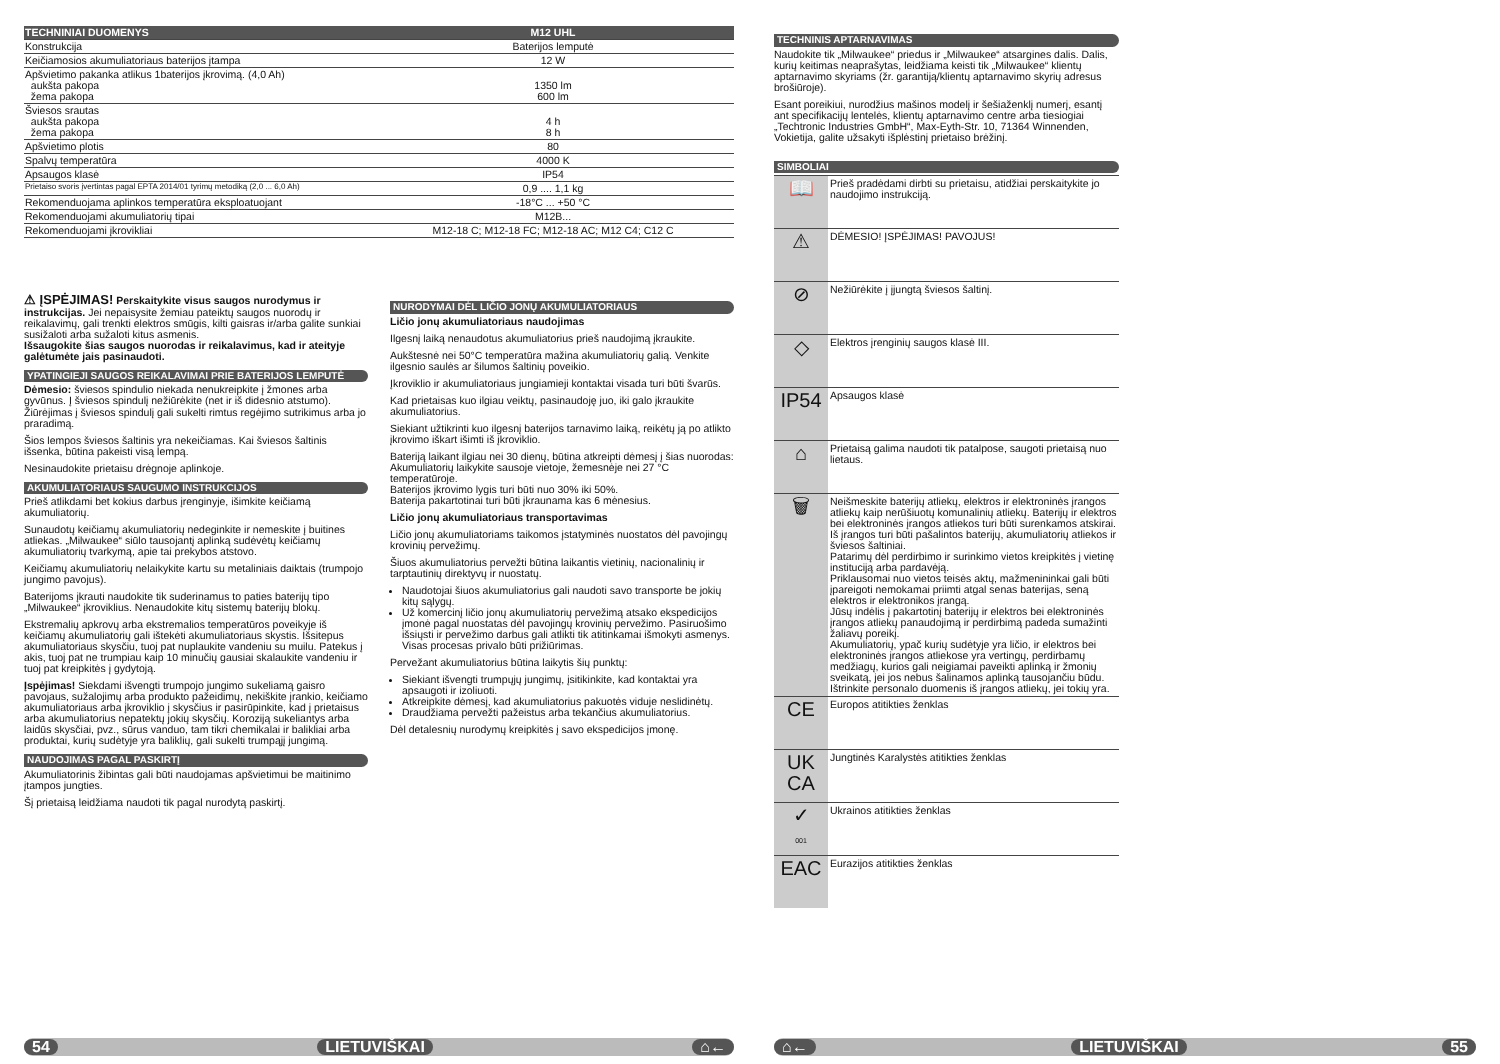| TECHNINIAI DUOMENYS | M12 UHL |
| Konstrukcija | Baterijos lemputė |
| Keičiamosios akumuliatoriaus baterijos įtampa | 12 W |
| Apšvietimo pakanka atlikus 1baterijos įkrovimą. (4,0 Ah) aukšta pakopa žema pakopa | 1350 lm 600 lm |
| Šviesos srautas aukšta pakopa žema pakopa | 4 h 8 h |
| Apšvietimo plotis | 80 |
| Spalvų temperatūra | 4000 K |
| Apsaugos klasė | IP54 |
| Prietaiso svoris įvertintas pagal EPTA 2014/01 tyrimų metodiką (2,0 ... 6,0 Ah) | 0,9 .... 1,1 kg |
| Rekomenduojama aplinkos temperatūra eksploatuojant | -18°C ... +50 °C |
| Rekomenduojami akumuliatorių tipai | M12B... |
| Rekomenduojami įkrovikliai | M12-18 C; M12-18 FC; M12-18 AC; M12 C4; C12 C |
⚠ ĮSPĖJIMAS! Perskaitykite visus saugos nurodymus ir instrukcijas. Jei nepaisysite žemiau pateiktų saugos nuorodų ir reikalavimų, gali trenkti elektros smūgis, kilti gaisras ir/arba galite sunkiai susižaloti arba sužaloti kitus asmenis.
Išsaugokite šias saugos nuorodas ir reikalavimus, kad ir ateityje galėtumėte jais pasinaudoti.
YPATINGIEJI SAUGOS REIKALAVIMAI PRIE BATERIJOS LEMPUTĖ
Dėmesio: šviesos spindulio niekada nenukreipkite į žmones arba gyvūnus. Į šviesos spindulį nežiūrėkite (net ir iš didesnio atstumo). Žiūrėjimas į šviesos spindulį gali sukelti rimtus regėjimo sutrikimus arba jo praradimą.
Šios lempos šviesos šaltinis yra nekeičiamas. Kai šviesos šaltinis išsenka, būtina pakeisti visą lempą.
Nesinaudokite prietaisu drėgnoje aplinkoje.
AKUMULIATORIAUS SAUGUMO INSTRUKCIJOS
Prieš atlikdami bet kokius darbus įrenginyje, išimkite keičiamą akumuliatorių.
Sunaudotų keičiamų akumuliatorių nedeginkite ir nemeskite į buitines atliekas. „Milwaukee“ siūlo tausojantį aplinką sudėvėtų keičiamų akumuliatorių tvarkymą, apie tai prekybos atstovo.
Keičiamų akumuliatorių nelaikykite kartu su metaliniais daiktais (trumpojo jungimo pavojus).
Baterijoms įkrauti naudokite tik suderinamus to paties baterijų tipo „Milwaukee“ įkroviklius. Nenaudokite kitų sistemų baterijų blokų.
Ekstremalių apkrovų arba ekstremalios temperatūros poveikyje iš keičiamų akumuliatorių gali ištekėti akumuliatoriaus skystis. Išsitepus akumuliatoriaus skysčiu, tuoj pat nuplaukite vandeniu su muilu. Patekus į akis, tuoj pat ne trumpiau kaip 10 minučių gausiai skalaukite vandeniu ir tuoj pat kreipkitės į gydytoją.
Įspėjimas! Siekdami išvengti trumpojo jungimo sukeliamą gaisro pavojaus, sužalojimų arba produkto pažeidimų, nekiškite įrankio, keičiamo akumuliatoriaus arba įkroviklio į skysčius ir pasirūpinkite, kad į prietaisus arba akumuliatorius nepatektų jokių skysčių. Koroziją sukeliantys arba laidūs skysčiai, pvz., sūrus vanduo, tam tikri chemikalai ir balikliai arba produktai, kurių sudėtyje yra baliklių, gali sukelti trumpąjį jungimą.
NAUDOJIMAS PAGAL PASKIRTĮ
Akumuliatorinis žibintas gali būti naudojamas apšvietimui be maitinimo įtampos jungties.
Šį prietaisą leidžiama naudoti tik pagal nurodytą paskirtį.
NURODYMAI DĖL LIČIO JONŲ AKUMULIATORIAUS
Ličio jonų akumuliatoriaus naudojimas
Ilgesnį laiką nenaudotus akumuliatorius prieš naudojimą įkraukite.
Aukštesnė nei 50°C temperatūra mažina akumuliatorių galią. Venkite ilgesnio saulės ar šilumos šaltinių poveikio.
Įkroviklio ir akumuliatoriaus jungiamieji kontaktai visada turi būti švarūs.
Kad prietaisas kuo ilgiau veiktų, pasinaudoję juo, iki galo įkraukite akumuliatorius.
Siekiant užtikrinti kuo ilgesnį baterijos tarnavimo laiką, reikėtų ją po atlikto įkrovimo iškart išimti iš įkroviklio.
Bateriją laikant ilgiau nei 30 dienų, būtina atkreipti dėmesį į šias nuorodas:
Akumuliatorių laikykite sausoje vietoje, žemesnėje nei 27 °C temperatūroje.
Baterijos įkrovimo lygis turi būti nuo 30% iki 50%.
Baterija pakartotinai turi būti įkraunama kas 6 mėnesius.
Ličio jonų akumuliatoriaus transportavimas
Ličio jonų akumuliatoriams taikomos įstatyminės nuostatos dėl pavojingų krovinių pervežimų.
Šiuos akumuliatorius pervežti būtina laikantis vietinių, nacionalinių ir tarptautinių direktyvų ir nuostatų.
Naudotojai šiuos akumuliatorius gali naudoti savo transporte be jokių kitų sąlygų.
Už komercinį ličio jonų akumuliatorių pervežimą atsako ekspedicijos įmonė pagal nuostatas dėl pavojingų krovinių pervežimo. Pasiruošimo išsiųsti ir pervežimo darbus gali atlikti tik atitinkamai išmokyti asmenys. Visas procesas privalo būti prižiūrimas.
Pervežant akumuliatorius būtina laikytis šių punktų:
Siekiant išvengti trumpųjų jungimų, įsitikinkite, kad kontaktai yra apsaugoti ir izoliuoti.
Atkreipkite dėmesį, kad akumuliatorius pakuotės viduje neslidinėtų.
Draudžiama pervežti pažeistus arba tekančius akumuliatorius.
Dėl detalesnių nurodymų kreipkitės į savo ekspedicijos įmonę.
54 LIETUVIŠKAI ⌂←
TECHNINIS APTARNAVIMAS
Naudokite tik „Milwaukee“ priedus ir „Milwaukee“ atsargines dalis. Dalis, kurių keitimas neaprašytas, leidžiama keisti tik „Milwaukee“ klientų aptarnavimo skyriams (žr. garantiją/klientų aptarnavimo skyrių adresus brošiūroje).
Esant poreikiui, nurodžius mašinos modelį ir šešiaženklį numerį, esantį ant specifikacijų lentelės, klientų aptarnavimo centre arba tiesiogiai „Techtronic Industries GmbH“, Max-Eyth-Str. 10, 71364 Winnenden, Vokietija, galite užsakyti išplėstinį prietaiso brėžinį.
SIMBOLIAI
| 📖 | Prieš pradėdami dirbti su prietaisu, atidžiai perskaitykite jo naudojimo instrukciją. |
| ⚠ | DĖMESIO! ĮSPĖJIMAS! PAVOJUS! |
| ⊘ | Nežiūrėkite į įjungtą šviesos šaltinį. |
| ◇ | Elektros įrenginių saugos klasė III. |
| IP54 | Apsaugos klasė |
| ⌂ | Prietaisą galima naudoti tik patalpose, saugoti prietaisą nuo lietaus. |
| 🗑 | Neišmeskite baterijų atliekų, elektros ir elektroninės įrangos atliekų kaip nerūšiuotų komunalinių atliekų. Baterijų ir elektros bei elektroninės įrangos atliekos turi būti surenkamos atskirai. Iš įrangos turi būti pašalintos baterijų, akumuliatorių atliekos ir šviesos šaltiniai. Patarimų dėl perdirbimo ir surinkimo vietos kreipkitės į vietinę instituciją arba pardavėją. Priklausomai nuo vietos teisės aktų, mažmenininkai gali būti įpareigoti nemokamai priimti atgal senas baterijas, seną elektros ir elektronikos įrangą. Jūsų indėlis į pakartotinį baterijų ir elektros bei elektroninės įrangos atliekų panaudojimą ir perdirbimą padeda sumažinti žaliavų poreikį. Akumuliatorių, ypač kurių sudėtyje yra ličio, ir elektros bei elektroninės įrangos atliekose yra vertingų, perdirbamų medžiagų, kurios gali neigiamai paveikti aplinką ir žmonių sveikatą, jei jos nebus šalinamos aplinką tausojančiu būdu. Ištrinkite personalo duomenis iš įrangos atliekų, jei tokių yra. |
| CE | Europos atitikties ženklas |
| UK CA | Jungtinės Karalystės atitikties ženklas |
| ✓ 001 | Ukrainos atitikties ženklas |
| EAC | Eurazijos atitikties ženklas |
⌂← LIETUVIŠKAI 55